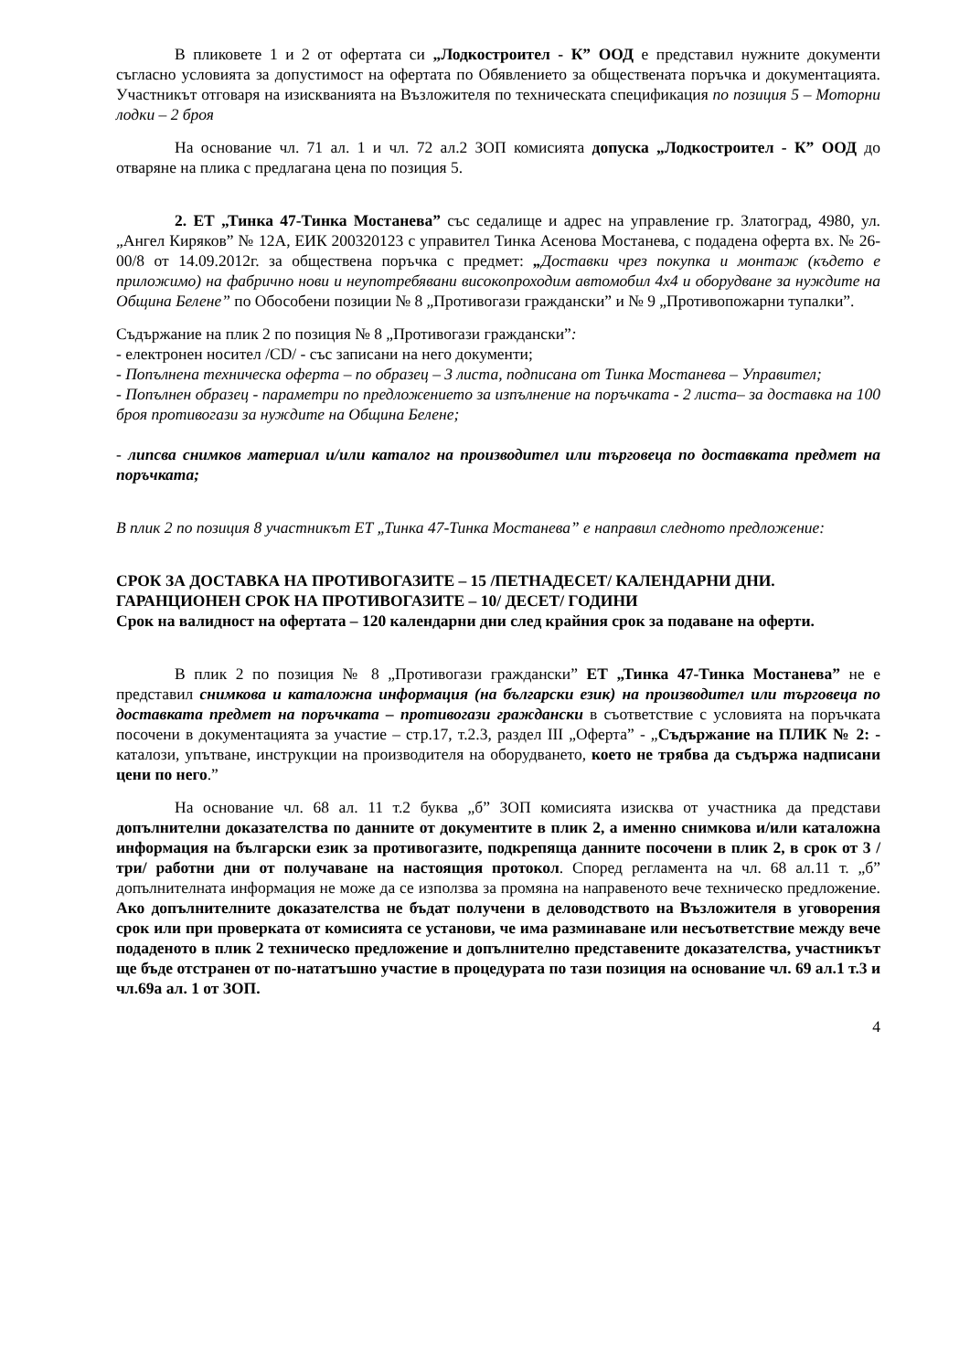В пликовете 1 и 2 от офертата си „Лодкостроител - К” ООД е представил нужните документи съгласно условията за допустимост на офертата по Обявлението за обществената поръчка и документацията. Участникът отговаря на изискванията на Възложителя по техническата спецификация по позиция 5 – Моторни лодки – 2 броя
На основание чл. 71 ал. 1 и чл. 72 ал.2 ЗОП комисията допуска „Лодкостроител - К” ООД до отваряне на плика с предлагана цена по позиция 5.
2. ЕТ „Тинка 47-Тинка Мостанева” със седалище и адрес на управление гр. Златоград, 4980, ул. „Ангел Киряков” № 12А, ЕИК 200320123 с управител Тинка Асенова Мостанева, с подадена оферта вх. № 26-00/8 от 14.09.2012г. за обществена поръчка с предмет: „Доставки чрез покупка и монтаж (където е приложимо) на фабрично нови и неупотребявани високопроходим автомобил 4х4 и оборудване за нуждите на Община Белене” по Обособени позиции № 8 „Противогази граждански” и № 9 „Противопожарни тупалки”.
Съдържание на плик 2 по позиция № 8 „Противогази граждански”:
- електронен носител /CD/ - със записани на него документи;
- Попълнена техническа оферта – по образец – 3 листа, подписана от Тинка Мостанева – Управител;
- Попълнен образец - параметри по предложението за изпълнение на поръчката - 2 листа– за доставка на 100 броя противогази за нуждите на Община Белене;
- липсва снимков материал и/или каталог на производител или търговеца по доставката предмет на поръчката;
В плик 2 по позиция 8 участникът ЕТ „Тинка 47-Тинка Мостанева” е направил следното предложение:
СРОК ЗА ДОСТАВКА НА ПРОТИВОГАЗИТЕ – 15 /ПЕТНАДЕСЕТ/ КАЛЕНДАРНИ ДНИ.
ГАРАНЦИОНЕН СРОК НА ПРОТИВОГАЗИТЕ – 10/ ДЕСЕТ/ ГОДИНИ
Срок на валидност на офертата – 120 календарни дни след крайния срок за подаване на оферти.
В плик 2 по позиция № 8 „Противогази граждански” ЕТ „Тинка 47-Тинка Мостанева” не е представил снимкова и каталожна информация (на български език) на производител или търговеца по доставката предмет на поръчката – противогази граждански в съответствие с условията на поръчката посочени в документацията за участие – стр.17, т.2.3, раздел III „Оферта” - „Съдържание на ПЛИК № 2: - каталози, упътване, инструкции на производителя на оборудването, което не трябва да съдържа надписани цени по него.”
На основание чл. 68 ал. 11 т.2 буква „б” ЗОП комисията изисква от участника да представи допълнителни доказателства по данните от документите в плик 2, а именно снимкова и/или каталожна информация на български език за противогазите, подкрепяща данните посочени в плик 2, в срок от 3 /три/ работни дни от получаване на настоящия протокол. Според регламента на чл. 68 ал.11 т. „б” допълнителната информация не може да се използва за промяна на направеното вече техническо предложение. Ако допълнителните доказателства не бъдат получени в деловодството на Възложителя в уговорения срок или при проверката от комисията се установи, че има разминаване или несъответствие между вече подаденото в плик 2 техническо предложение и допълнително представените доказателства, участникът ще бъде отстранен от по-нататъшно участие в процедурата по тази позиция на основание чл. 69 ал.1 т.3 и чл.69а ал. 1 от ЗОП.
4